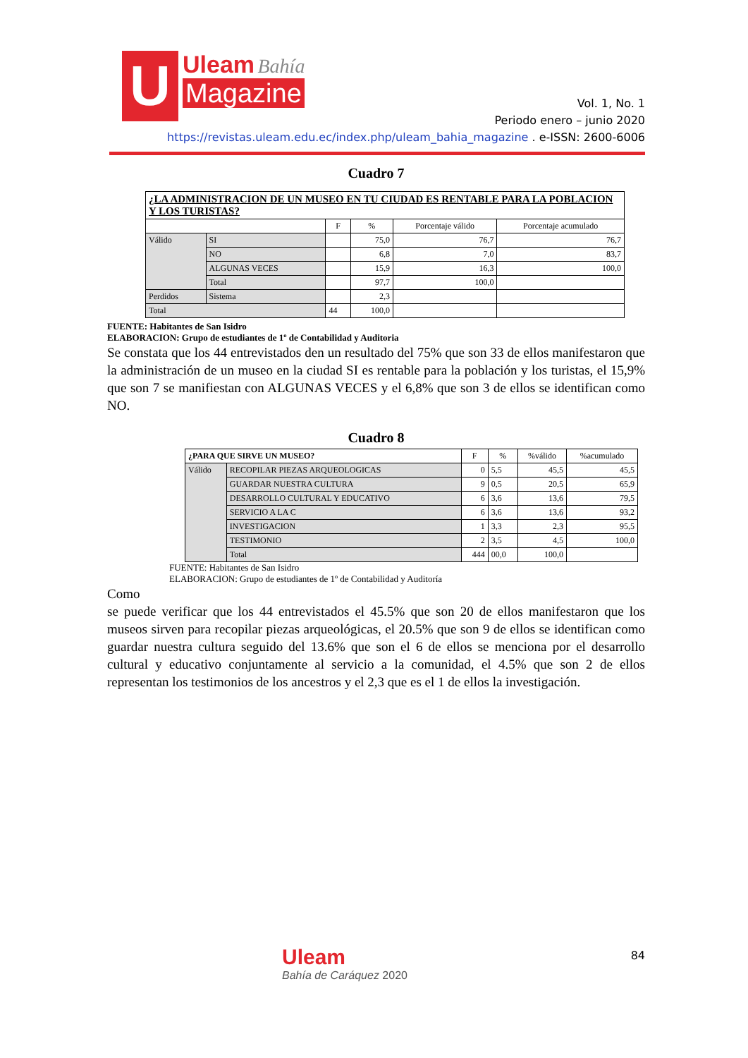U Uleam Bahía
Magazine
Vol. 1, No. 1
Periodo enero – junio 2020
https://revistas.uleam.edu.ec/index.php/uleam_bahia_magazine . e-ISSN: 2600-6006
Cuadro 7
| ¿LA ADMINISTRACION DE UN MUSEO EN TU CIUDAD ES RENTABLE PARA LA POBLACION Y LOS TURISTAS? | | | | | |
| --- | --- | --- | --- | --- | --- |
| | | F | % | Porcentaje válido | Porcentaje acumulado |
| Válido | SI | | 75,0 | 76,7 | 76,7 |
| | NO | | 6,8 | 7,0 | 83,7 |
| | ALGUNAS VECES | | 15,9 | 16,3 | 100,0 |
| | Total | | 97,7 | 100,0 | |
| Perdidos | Sistema | | 2,3 | | |
| Total | | 44 | 100,0 | | |
FUENTE: Habitantes de San Isidro
ELABORACION: Grupo de estudiantes de 1º de Contabilidad y Auditoria
Se constata que los 44 entrevistados den un resultado del 75% que son 33 de ellos manifestaron que la administración de un museo en la ciudad SI es rentable para la población y los turistas, el 15,9% que son 7 se manifiestan con ALGUNAS VECES y el 6,8% que son 3 de ellos se identifican como NO.
Cuadro 8
| ¿PARA QUE SIRVE UN MUSEO? | | F | % | %válido | %acumulado |
| --- | --- | --- | --- | --- | --- |
| Válido | RECOPILAR PIEZAS ARQUEOLOGICAS | 0 | 5,5 | 45,5 | 45,5 |
| | GUARDAR NUESTRA CULTURA | 9 | 0,5 | 20,5 | 65,9 |
| | DESARROLLO CULTURAL Y EDUCATIVO | 6 | 3,6 | 13,6 | 79,5 |
| | SERVICIO A LA C | 6 | 3,6 | 13,6 | 93,2 |
| | INVESTIGACION | 1 | 3,3 | 2,3 | 95,5 |
| | TESTIMONIO | 2 | 3,5 | 4,5 | 100,0 |
| | Total | 444 | 00,0 | 100,0 | |
FUENTE: Habitantes de San Isidro
ELABORACION: Grupo de estudiantes de 1º de Contabilidad y Auditoría
Como
se puede verificar que los 44 entrevistados el 45.5% que son 20 de ellos manifestaron que los museos sirven para recopilar piezas arqueológicas, el 20.5% que son 9 de ellos se identifican como guardar nuestra cultura seguido del 13.6% que son el 6 de ellos se menciona por el desarrollo cultural y educativo conjuntamente al servicio a la comunidad, el 4.5% que son 2 de ellos representan los testimonios de los ancestros y el 2,3 que es el 1 de ellos la investigación.
Uleam
Bahía de Caráquez 2020
84